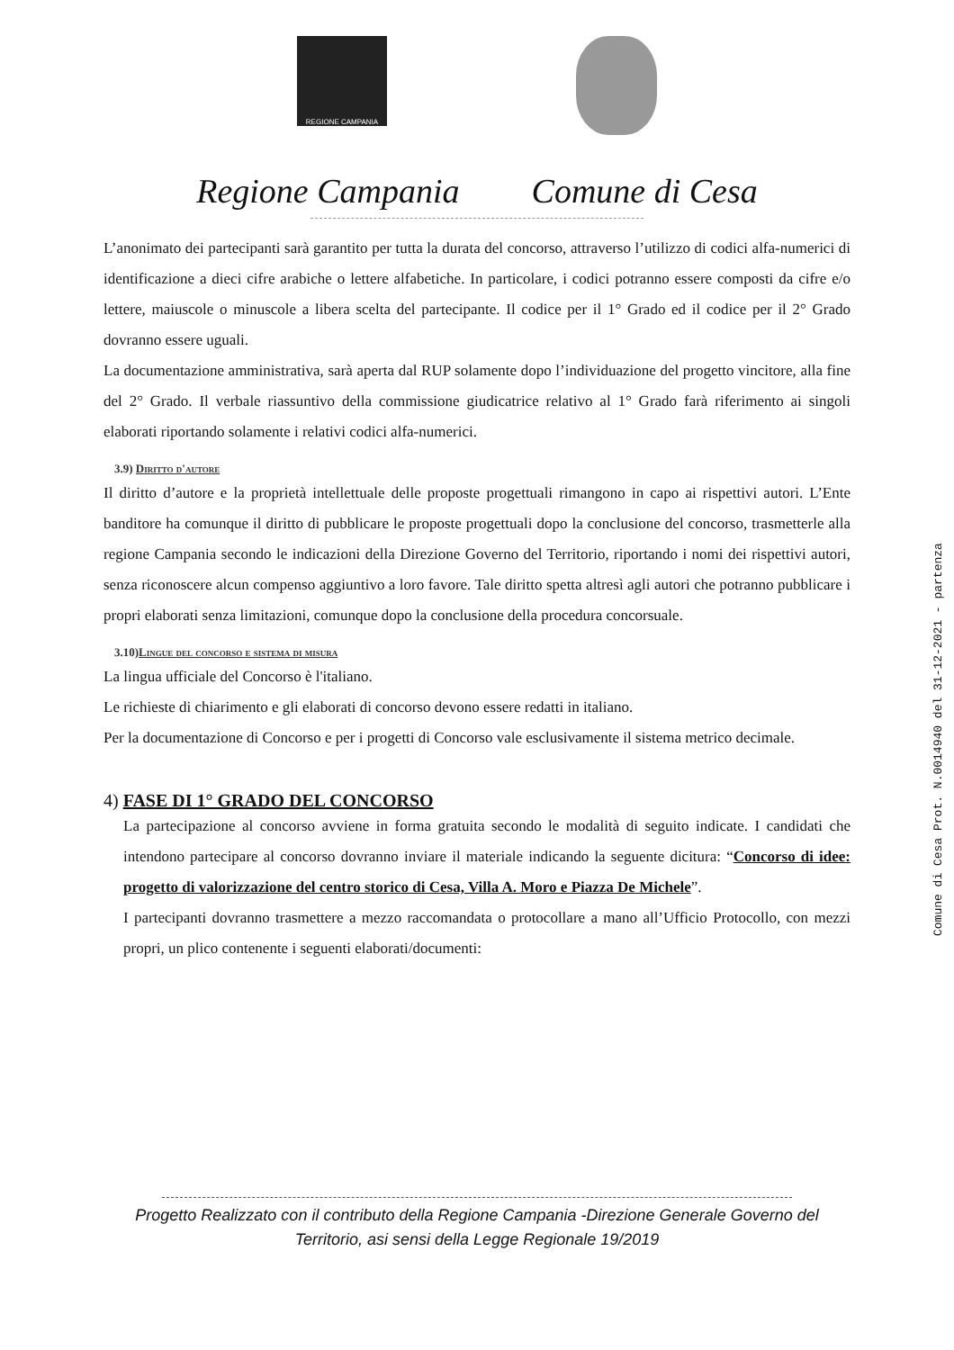REGIONE CAMPANIA
Regione Campania Comune di Cesa
L’anonimato dei partecipanti sarà garantito per tutta la durata del concorso, attraverso l’utilizzo di codici alfa-numerici di identificazione a dieci cifre arabiche o lettere alfabetiche. In particolare, i codici potranno essere composti da cifre e/o lettere, maiuscole o minuscole a libera scelta del partecipante. Il codice per il 1° Grado ed il codice per il 2° Grado dovranno essere uguali.
La documentazione amministrativa, sarà aperta dal RUP solamente dopo l’individuazione del progetto vincitore, alla fine del 2° Grado. Il verbale riassuntivo della commissione giudicatrice relativo al 1° Grado farà riferimento ai singoli elaborati riportando solamente i relativi codici alfa-numerici.
3.9) Diritto d'autore
Il diritto d’autore e la proprietà intellettuale delle proposte progettuali rimangono in capo ai rispettivi autori. L’Ente banditore ha comunque il diritto di pubblicare le proposte progettuali dopo la conclusione del concorso, trasmetterle alla regione Campania secondo le indicazioni della Direzione Governo del Territorio, riportando i nomi dei rispettivi autori, senza riconoscere alcun compenso aggiuntivo a loro favore. Tale diritto spetta altresì agli autori che potranno pubblicare i propri elaborati senza limitazioni, comunque dopo la conclusione della procedura concorsuale.
3.10)Lingue del concorso e sistema di misura
La lingua ufficiale del Concorso è l'italiano.
Le richieste di chiarimento e gli elaborati di concorso devono essere redatti in italiano.
Per la documentazione di Concorso e per i progetti di Concorso vale esclusivamente il sistema metrico decimale.
4) FASE DI 1° GRADO DEL CONCORSO
La partecipazione al concorso avviene in forma gratuita secondo le modalità di seguito indicate. I candidati che intendono partecipare al concorso dovranno inviare il materiale indicando la seguente dicitura: “Concorso di idee: progetto di valorizzazione del centro storico di Cesa, Villa A. Moro e Piazza De Michele”.
I partecipanti dovranno trasmettere a mezzo raccomandata o protocollare a mano all’Ufficio Protocollo, con mezzi propri, un plico contenente i seguenti elaborati/documenti:
Comune di Cesa Prot. N.0014940 del 31-12-2021 - partenza
Progetto Realizzato con il contributo della Regione Campania -Direzione Generale Governo del
Territorio, asi sensi della Legge Regionale 19/2019